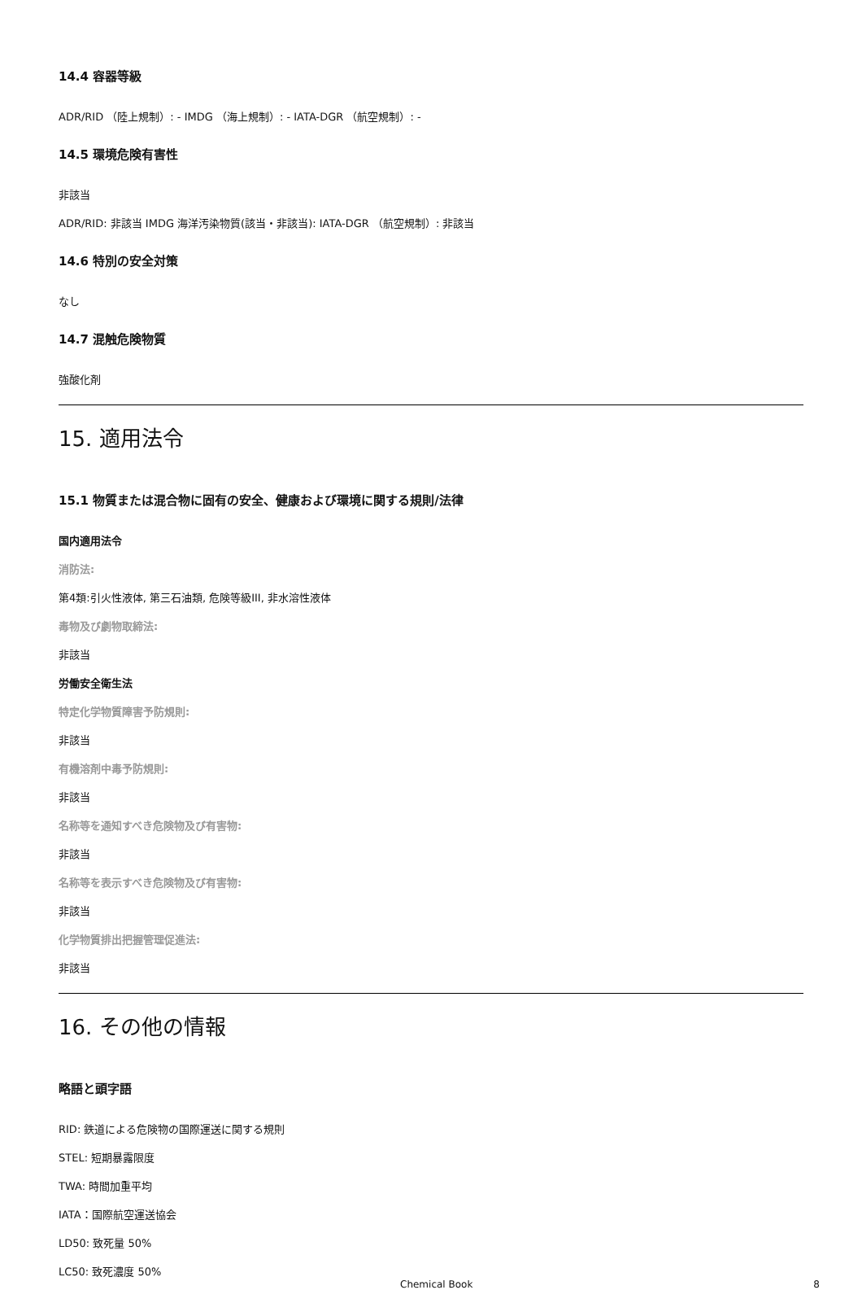14.4 容器等級
ADR/RID （陸上規制）: - IMDG （海上規制）: - IATA-DGR （航空規制）: -
14.5 環境危険有害性
非該当
ADR/RID: 非該当 IMDG 海洋汚染物質(該当・非該当): IATA-DGR （航空規制）: 非該当
14.6 特別の安全対策
なし
14.7 混触危険物質
強酸化剤
15. 適用法令
15.1 物質または混合物に固有の安全、健康および環境に関する規則/法律
国内適用法令
消防法:
第4類:引火性液体, 第三石油類, 危険等級III, 非水溶性液体
毒物及び劇物取締法:
非該当
労働安全衛生法
特定化学物質障害予防規則:
非該当
有機溶剤中毒予防規則:
非該当
名称等を通知すべき危険物及び有害物:
非該当
名称等を表示すべき危険物及び有害物:
非該当
化学物質排出把握管理促進法:
非該当
16. その他の情報
略語と頭字語
RID: 鉄道による危険物の国際運送に関する規則
STEL: 短期暴露限度
TWA: 時間加重平均
IATA：国際航空運送協会
LD50: 致死量 50%
LC50: 致死濃度 50%
Chemical Book 8